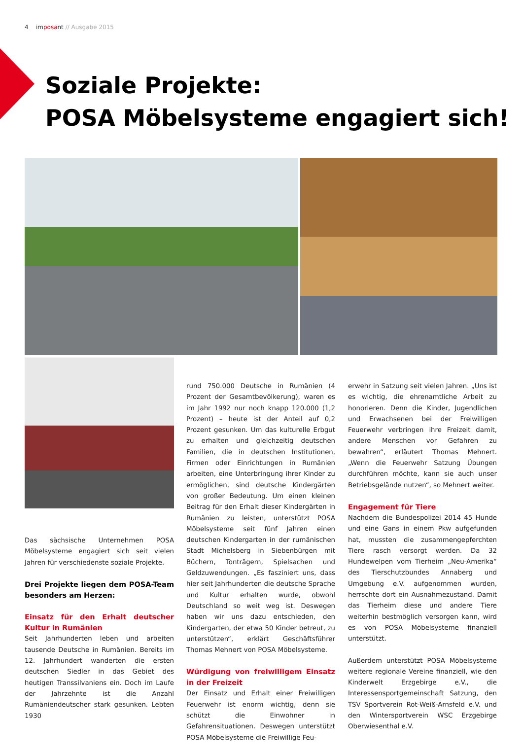4 imposant // Ausgabe 2015
Soziale Projekte:
POSA Möbelsysteme engagiert sich!
Das sächsische Unternehmen POSA Möbelsysteme engagiert sich seit vielen Jahren für verschiedenste soziale Projekte.
Drei Projekte liegen dem POSA-Team besonders am Herzen:
Einsatz für den Erhalt deutscher Kultur in Rumänien
Seit Jahrhunderten leben und arbeiten tausende Deutsche in Rumänien. Bereits im 12. Jahrhundert wanderten die ersten deutschen Siedler in das Gebiet des heutigen Transsilvaniens ein. Doch im Laufe der Jahrzehnte ist die Anzahl Rumäniendeutscher stark gesunken. Lebten 1930
rund 750.000 Deutsche in Rumänien (4 Prozent der Gesamtbevölkerung), waren es im Jahr 1992 nur noch knapp 120.000 (1,2 Prozent) – heute ist der Anteil auf 0,2 Prozent gesunken. Um das kulturelle Erbgut zu erhalten und gleichzeitig deutschen Familien, die in deutschen Institutionen, Firmen oder Einrichtungen in Rumänien arbeiten, eine Unterbringung ihrer Kinder zu ermöglichen, sind deutsche Kindergärten von großer Bedeutung. Um einen kleinen Beitrag für den Erhalt dieser Kindergärten in Rumänien zu leisten, unterstützt POSA Möbelsysteme seit fünf Jahren einen deutschen Kindergarten in der rumänischen Stadt Michelsberg in Siebenbürgen mit Büchern, Tonträgern, Spielsachen und Geldzuwendungen. „Es fasziniert uns, dass hier seit Jahrhunderten die deutsche Sprache und Kultur erhalten wurde, obwohl Deutschland so weit weg ist. Deswegen haben wir uns dazu entschieden, den Kindergarten, der etwa 50 Kinder betreut, zu unterstützen“, erklärt Geschäftsführer Thomas Mehnert von POSA Möbelsysteme.
Würdigung von freiwilligem Einsatz in der Freizeit
Der Einsatz und Erhalt einer Freiwilligen Feuerwehr ist enorm wichtig, denn sie schützt die Einwohner in Gefahrensituationen. Deswegen unterstützt POSA Möbelsysteme die Freiwillige Feu-
erwehr in Satzung seit vielen Jahren. „Uns ist es wichtig, die ehrenamtliche Arbeit zu honorieren. Denn die Kinder, Jugendlichen und Erwachsenen bei der Freiwilligen Feuerwehr verbringen ihre Freizeit damit, andere Menschen vor Gefahren zu bewahren“, erläutert Thomas Mehnert. „Wenn die Feuerwehr Satzung Übungen durchführen möchte, kann sie auch unser Betriebsgelände nutzen“, so Mehnert weiter.
Engagement für Tiere
Nachdem die Bundespolizei 2014 45 Hunde und eine Gans in einem Pkw aufgefunden hat, mussten die zusammengepferchten Tiere rasch versorgt werden. Da 32 Hundewelpen vom Tierheim „Neu-Amerika“ des Tierschutzbundes Annaberg und Umgebung e.V. aufgenommen wurden, herrschte dort ein Ausnahmezustand. Damit das Tierheim diese und andere Tiere weiterhin bestmöglich versorgen kann, wird es von POSA Möbelsysteme finanziell unterstützt.
Außerdem unterstützt POSA Möbelsysteme weitere regionale Vereine finanziell, wie den Kinderwelt Erzgebirge e.V., die Interessensportgemeinschaft Satzung, den TSV Sportverein Rot-Weiß-Arnsfeld e.V. und den Wintersportverein WSC Erzgebirge Oberwiesenthal e.V.